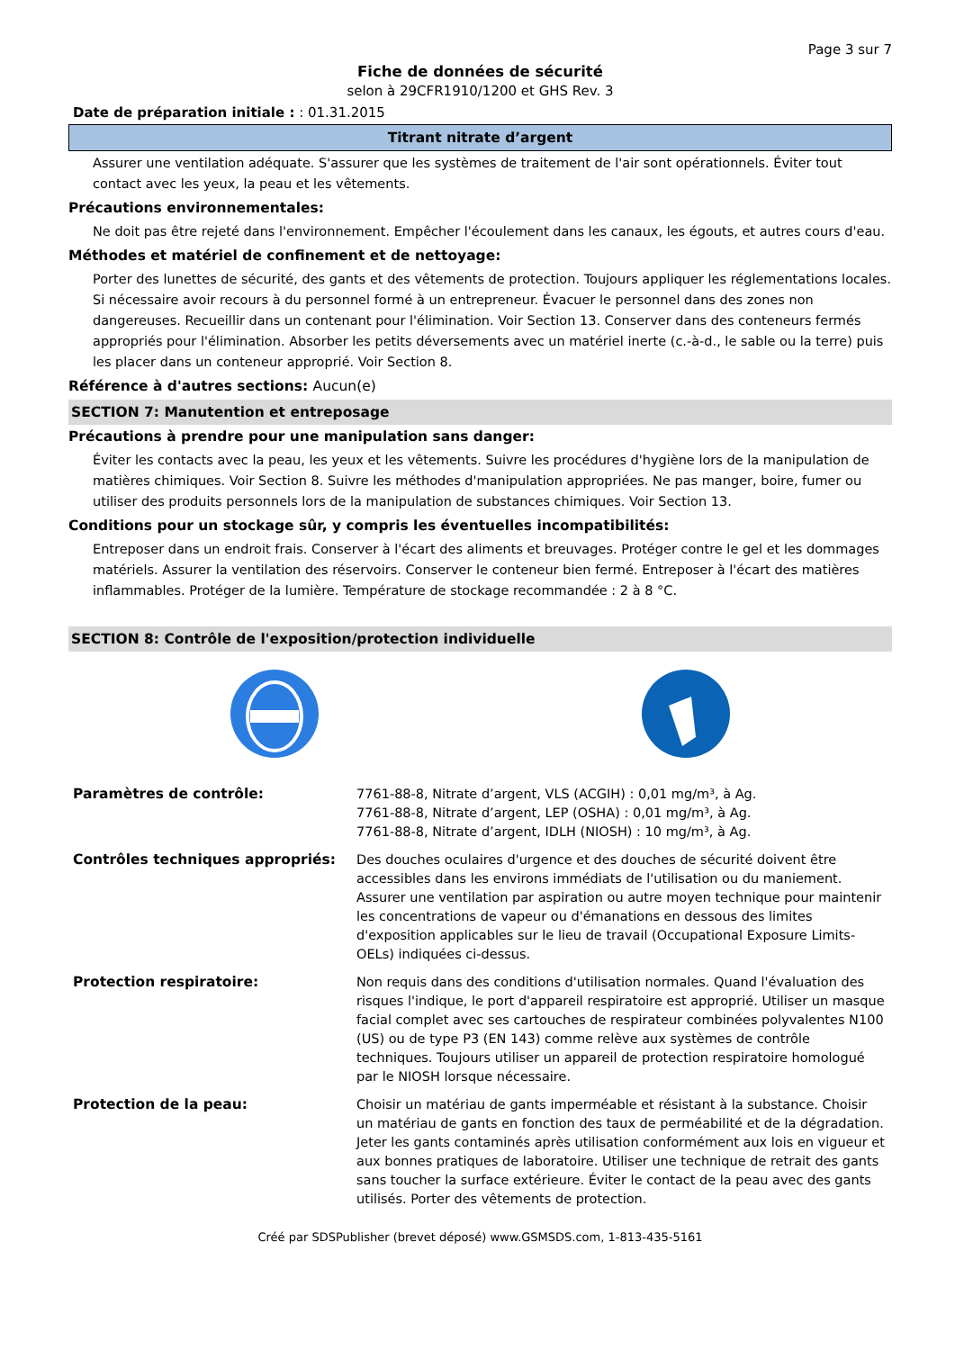Page 3 sur 7
Fiche de données de sécurité
selon à 29CFR1910/1200 et GHS Rev. 3
Date de préparation initiale : : 01.31.2015
Titrant nitrate d’argent
Assurer une ventilation adéquate. S'assurer que les systèmes de traitement de l'air sont opérationnels. Éviter tout contact avec les yeux, la peau et les vêtements.
Précautions environnementales:
Ne doit pas être rejeté dans l'environnement. Empêcher l'écoulement dans les canaux, les égouts, et autres cours d'eau.
Méthodes et matériel de confinement et de nettoyage:
Porter des lunettes de sécurité, des gants et des vêtements de protection. Toujours appliquer les réglementations locales. Si nécessaire avoir recours à du personnel formé à un entrepreneur. Évacuer le personnel dans des zones non dangereuses. Recueillir dans un contenant pour l'élimination. Voir Section 13. Conserver dans des conteneurs fermés appropriés pour l'élimination. Absorber les petits déversements avec un matériel inerte (c.-à-d., le sable ou la terre) puis les placer dans un conteneur approprié. Voir Section 8.
Référence à d'autres sections: Aucun(e)
SECTION 7: Manutention et entreposage
Précautions à prendre pour une manipulation sans danger:
Éviter les contacts avec la peau, les yeux et les vêtements. Suivre les procédures d'hygiène lors de la manipulation de matières chimiques. Voir Section 8. Suivre les méthodes d'manipulation appropriées. Ne pas manger, boire, fumer ou utiliser des produits personnels lors de la manipulation de substances chimiques. Voir Section 13.
Conditions pour un stockage sûr, y compris les éventuelles incompatibilités:
Entreposer dans un endroit frais. Conserver à l'écart des aliments et breuvages. Protéger contre le gel et les dommages matériels. Assurer la ventilation des réservoirs. Conserver le conteneur bien fermé. Entreposer à l'écart des matières inflammables. Protéger de la lumière. Température de stockage recommandée : 2 à 8 °C.
SECTION 8: Contrôle de l'exposition/protection individuelle
| Paramètres de contrôle: | 7761-88-8, Nitrate d’argent, VLS (ACGIH) : 0,01 mg/m³, à Ag. 7761-88-8, Nitrate d’argent, LEP (OSHA) : 0,01 mg/m³, à Ag. 7761-88-8, Nitrate d’argent, IDLH (NIOSH) : 10 mg/m³, à Ag. |
| Contrôles techniques appropriés: | Des douches oculaires d'urgence et des douches de sécurité doivent être accessibles dans les environs immédiats de l'utilisation ou du maniement. Assurer une ventilation par aspiration ou autre moyen technique pour maintenir les concentrations de vapeur ou d'émanations en dessous des limites d'exposition applicables sur le lieu de travail (Occupational Exposure Limits-OELs) indiquées ci-dessus. |
| Protection respiratoire: | Non requis dans des conditions d'utilisation normales. Quand l'évaluation des risques l'indique, le port d'appareil respiratoire est approprié. Utiliser un masque facial complet avec ses cartouches de respirateur combinées polyvalentes N100 (US) ou de type P3 (EN 143) comme relève aux systèmes de contrôle techniques. Toujours utiliser un appareil de protection respiratoire homologué par le NIOSH lorsque nécessaire. |
| Protection de la peau: | Choisir un matériau de gants imperméable et résistant à la substance. Choisir un matériau de gants en fonction des taux de perméabilité et de la dégradation. Jeter les gants contaminés après utilisation conformément aux lois en vigueur et aux bonnes pratiques de laboratoire. Utiliser une technique de retrait des gants sans toucher la surface extérieure. Éviter le contact de la peau avec des gants utilisés. Porter des vêtements de protection. |
Créé par SDSPublisher (brevet déposé) www.GSMSDS.com, 1-813-435-5161